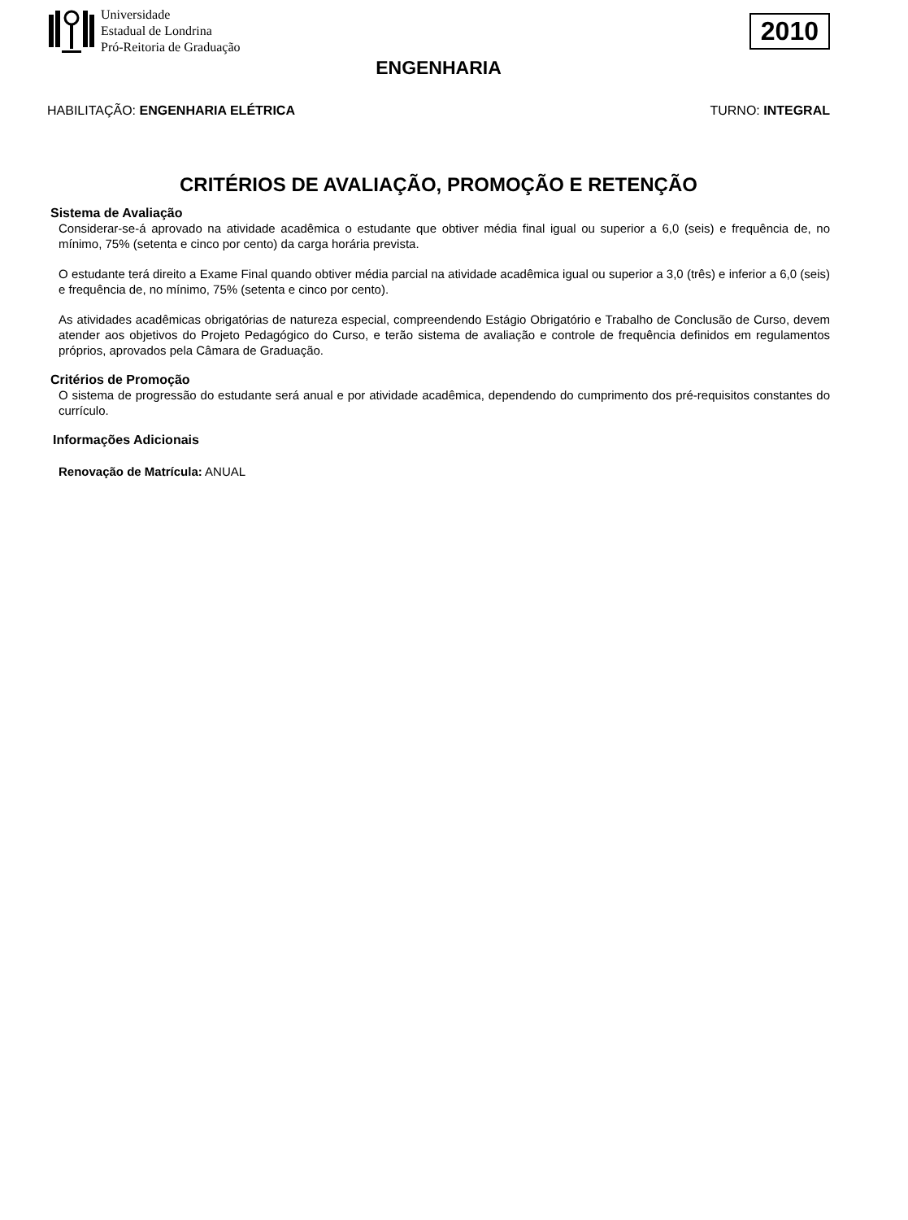Universidade
Estadual de Londrina
Pró-Reitoria de Graduação
2010
ENGENHARIA
HABILITAÇÃO: ENGENHARIA ELÉTRICA TURNO: INTEGRAL
CRITÉRIOS DE AVALIAÇÃO, PROMOÇÃO E RETENÇÃO
Sistema de Avaliação
Considerar-se-á aprovado na atividade acadêmica o estudante que obtiver média final igual ou superior a 6,0 (seis) e frequência de, no mínimo, 75% (setenta e cinco por cento) da carga horária prevista.
O estudante terá direito a Exame Final quando obtiver média parcial na atividade acadêmica igual ou superior a 3,0 (três) e inferior a 6,0 (seis) e frequência de, no mínimo, 75% (setenta e cinco por cento).
As atividades acadêmicas obrigatórias de natureza especial, compreendendo Estágio Obrigatório e Trabalho de Conclusão de Curso, devem atender aos objetivos do Projeto Pedagógico do Curso, e terão sistema de avaliação e controle de frequência definidos em regulamentos próprios, aprovados pela Câmara de Graduação.
Critérios de Promoção
O sistema de progressão do estudante será anual e por atividade acadêmica, dependendo do cumprimento dos pré-requisitos constantes do currículo.
Informações Adicionais
Renovação de Matrícula: ANUAL